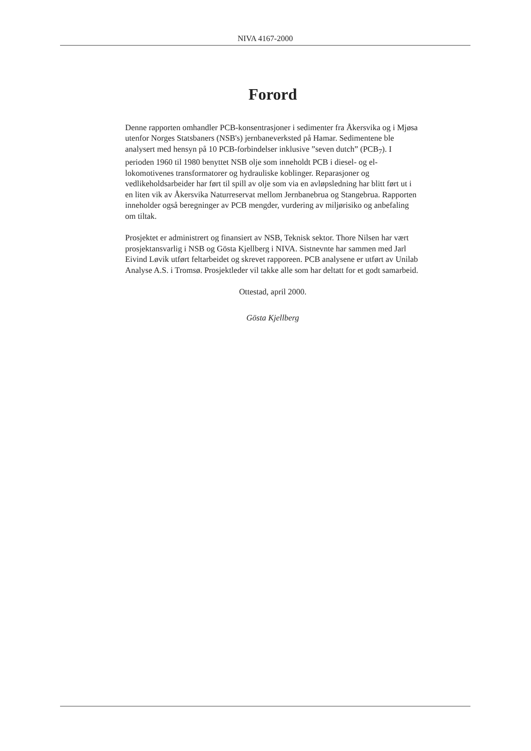NIVA 4167-2000
Forord
Denne rapporten omhandler PCB-konsentrasjoner i sedimenter fra Åkersvika og i Mjøsa utenfor Norges Statsbaners (NSB's) jernbaneverksted på Hamar. Sedimentene ble analysert med hensyn på 10 PCB-forbindelser inklusive ”seven dutch” (PCB<sub>7</sub>). I perioden 1960 til 1980 benyttet NSB olje som inneholdt PCB i diesel- og el-lokomotivenes transformatorer og hydrauliske koblinger. Reparasjoner og vedlikeholdsarbeider har ført til spill av olje som via en avløpsledning har blitt ført ut i en liten vik av Åkersvika Naturreservat mellom Jernbanebrua og Stangebrua. Rapporten inneholder også beregninger av PCB mengder, vurdering av miljørisiko og anbefaling om tiltak.
Prosjektet er administrert og finansiert av NSB, Teknisk sektor. Thore Nilsen har vært prosjektansvarlig i NSB og Gösta Kjellberg i NIVA. Sistnevnte har sammen med Jarl Eivind Løvik utført feltarbeidet og skrevet rapporeen. PCB analysene er utført av Unilab Analyse A.S. i Tromsø. Prosjektleder vil takke alle som har deltatt for et godt samarbeid.
Ottestad, april 2000.
Gösta Kjellberg